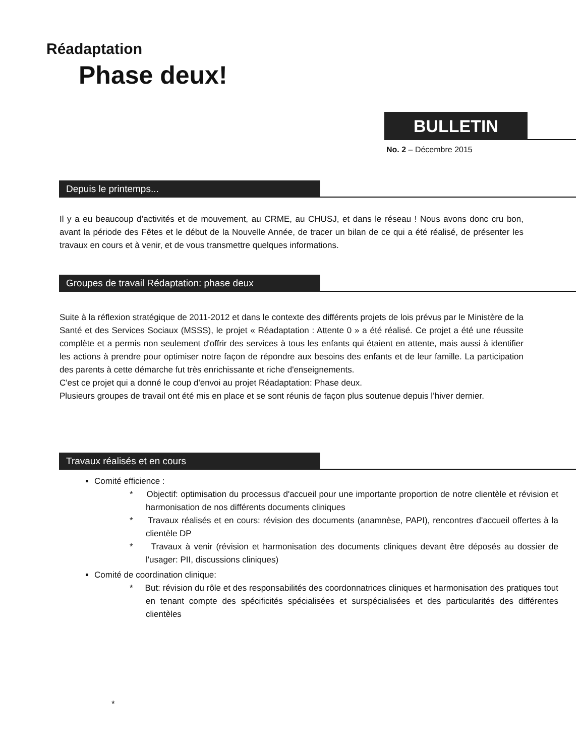Réadaptation
Phase deux!
BULLETIN
No. 2 – Décembre 2015
Depuis le printemps...
Il y a eu beaucoup d’activités et de mouvement, au CRME, au CHUSJ, et dans le réseau ! Nous avons donc cru bon, avant la période des Fêtes et le début de la Nouvelle Année, de tracer un bilan de ce qui a été réalisé, de présenter les travaux en cours et à venir, et de vous transmettre quelques informations.
Groupes de travail Rédaptation: phase deux
Suite à la réflexion stratégique de 2011-2012 et dans le contexte des différents projets de lois prévus par le Ministère de la Santé et des Services Sociaux (MSSS), le projet « Réadaptation : Attente 0 » a été réalisé. Ce projet a été une réussite complète et a permis non seulement d'offrir des services à tous les enfants qui étaient en attente, mais aussi à identifier les actions à prendre pour optimiser notre façon de répondre aux besoins des enfants et de leur famille. La participation des parents à cette démarche fut très enrichissante et riche d'enseignements.
C'est ce projet qui a donné le coup d'envoi au projet Réadaptation: Phase deux.
Plusieurs groupes de travail ont été mis en place et se sont réunis de façon plus soutenue depuis l’hiver dernier.
Travaux réalisés et en cours
Comité efficience :
* Objectif: optimisation du processus d'accueil pour une importante proportion de notre clientèle et révision et harmonisation de nos différents documents cliniques
* Travaux réalisés et en cours: révision des documents (anamnèse, PAPI), rencontres d'accueil offertes à la clientèle DP
* Travaux à venir (révision et harmonisation des documents cliniques devant être déposés au dossier de l'usager: PII, discussions cliniques)
Comité de coordination clinique:
* But: révision du rôle et des responsabilités des coordonnatrices cliniques et harmonisation des pratiques tout en tenant compte des spécificités spécialisées et surspécialisées et des particularités des différentes clientèles
*